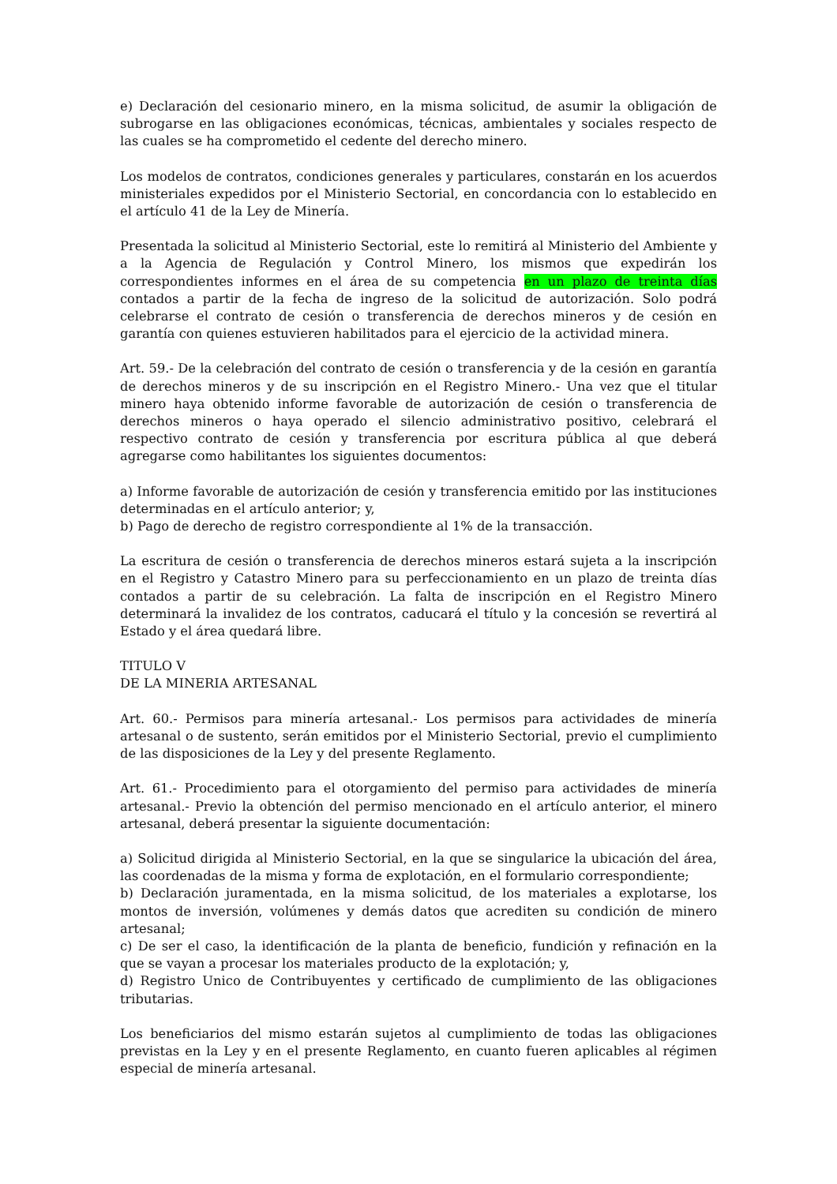e) Declaración del cesionario minero, en la misma solicitud, de asumir la obligación de subrogarse en las obligaciones económicas, técnicas, ambientales y sociales respecto de las cuales se ha comprometido el cedente del derecho minero.
Los modelos de contratos, condiciones generales y particulares, constarán en los acuerdos ministeriales expedidos por el Ministerio Sectorial, en concordancia con lo establecido en el artículo 41 de la Ley de Minería.
Presentada la solicitud al Ministerio Sectorial, este lo remitirá al Ministerio del Ambiente y a la Agencia de Regulación y Control Minero, los mismos que expedirán los correspondientes informes en el área de su competencia en un plazo de treinta días contados a partir de la fecha de ingreso de la solicitud de autorización. Solo podrá celebrarse el contrato de cesión o transferencia de derechos mineros y de cesión en garantía con quienes estuvieren habilitados para el ejercicio de la actividad minera.
Art. 59.- De la celebración del contrato de cesión o transferencia y de la cesión en garantía de derechos mineros y de su inscripción en el Registro Minero.- Una vez que el titular minero haya obtenido informe favorable de autorización de cesión o transferencia de derechos mineros o haya operado el silencio administrativo positivo, celebrará el respectivo contrato de cesión y transferencia por escritura pública al que deberá agregarse como habilitantes los siguientes documentos:
a) Informe favorable de autorización de cesión y transferencia emitido por las instituciones determinadas en el artículo anterior; y,
b) Pago de derecho de registro correspondiente al 1% de la transacción.
La escritura de cesión o transferencia de derechos mineros estará sujeta a la inscripción en el Registro y Catastro Minero para su perfeccionamiento en un plazo de treinta días contados a partir de su celebración. La falta de inscripción en el Registro Minero determinará la invalidez de los contratos, caducará el título y la concesión se revertirá al Estado y el área quedará libre.
TITULO V
DE LA MINERIA ARTESANAL
Art. 60.- Permisos para minería artesanal.- Los permisos para actividades de minería artesanal o de sustento, serán emitidos por el Ministerio Sectorial, previo el cumplimiento de las disposiciones de la Ley y del presente Reglamento.
Art. 61.- Procedimiento para el otorgamiento del permiso para actividades de minería artesanal.- Previo la obtención del permiso mencionado en el artículo anterior, el minero artesanal, deberá presentar la siguiente documentación:
a) Solicitud dirigida al Ministerio Sectorial, en la que se singularice la ubicación del área, las coordenadas de la misma y forma de explotación, en el formulario correspondiente;
b) Declaración juramentada, en la misma solicitud, de los materiales a explotarse, los montos de inversión, volúmenes y demás datos que acrediten su condición de minero artesanal;
c) De ser el caso, la identificación de la planta de beneficio, fundición y refinación en la que se vayan a procesar los materiales producto de la explotación; y,
d) Registro Unico de Contribuyentes y certificado de cumplimiento de las obligaciones tributarias.
Los beneficiarios del mismo estarán sujetos al cumplimiento de todas las obligaciones previstas en la Ley y en el presente Reglamento, en cuanto fueren aplicables al régimen especial de minería artesanal.